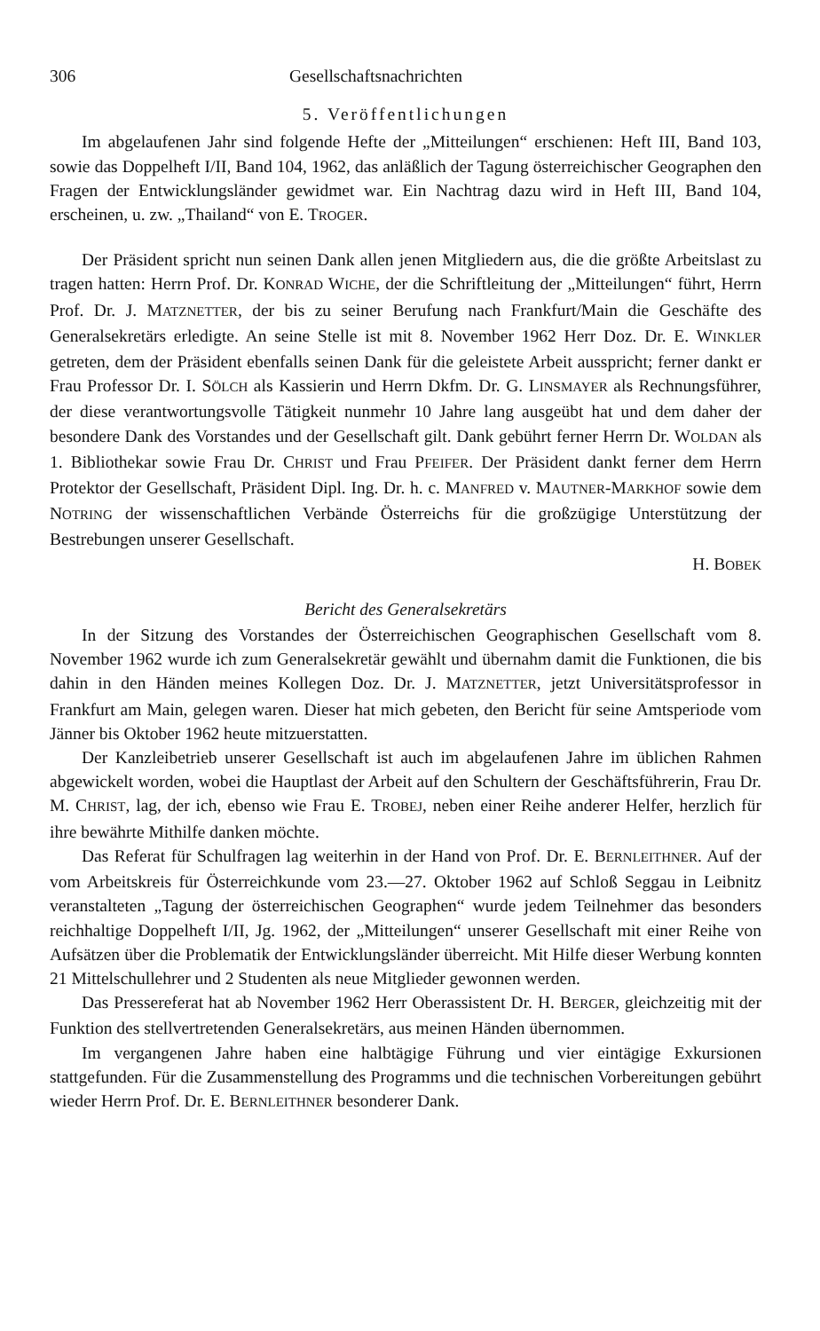306 Gesellschaftsnachrichten
5. Veröffentlichungen
Im abgelaufenen Jahr sind folgende Hefte der „Mitteilungen“ erschienen: Heft III, Band 103, sowie das Doppelheft I/II, Band 104, 1962, das anläßlich der Tagung österreichischer Geographen den Fragen der Entwicklungsländer gewidmet war. Ein Nachtrag dazu wird in Heft III, Band 104, erscheinen, u. zw. „Thailand“ von E. TROGER.
Der Präsident spricht nun seinen Dank allen jenen Mitgliedern aus, die die größte Arbeitslast zu tragen hatten: Herrn Prof. Dr. KONRAD WICHE, der die Schriftleitung der „Mitteilungen“ führt, Herrn Prof. Dr. J. MATZNETTER, der bis zu seiner Berufung nach Frankfurt/Main die Geschäfte des Generalsekretärs erledigte. An seine Stelle ist mit 8. November 1962 Herr Doz. Dr. E. WINKLER getreten, dem der Präsident ebenfalls seinen Dank für die geleistete Arbeit ausspricht; ferner dankt er Frau Professor Dr. I. SÖLCH als Kassierin und Herrn Dkfm. Dr. G. LINSMAYER als Rechnungsführer, der diese verantwortungsvolle Tätigkeit nunmehr 10 Jahre lang ausgeübt hat und dem daher der besondere Dank des Vorstandes und der Gesellschaft gilt. Dank gebührt ferner Herrn Dr. WOLDAN als 1. Bibliothekar sowie Frau Dr. CHRIST und Frau PFEIFER. Der Präsident dankt ferner dem Herrn Protektor der Gesellschaft, Präsident Dipl. Ing. Dr. h. c. MANFRED v. MAUTNER-MARKHOF sowie dem NOTRING der wissenschaftlichen Verbände Österreichs für die großzügige Unterstützung der Bestrebungen unserer Gesellschaft.
H. BOBEK
Bericht des Generalsekretärs
In der Sitzung des Vorstandes der Österreichischen Geographischen Gesellschaft vom 8. November 1962 wurde ich zum Generalsekretär gewählt und übernahm damit die Funktionen, die bis dahin in den Händen meines Kollegen Doz. Dr. J. MATZNETTER, jetzt Universitätsprofessor in Frankfurt am Main, gelegen waren. Dieser hat mich gebeten, den Bericht für seine Amtsperiode vom Jänner bis Oktober 1962 heute mitzuerstatten.
Der Kanzleibetrieb unserer Gesellschaft ist auch im abgelaufenen Jahre im üblichen Rahmen abgewickelt worden, wobei die Hauptlast der Arbeit auf den Schultern der Geschäftsführerin, Frau Dr. M. CHRIST, lag, der ich, ebenso wie Frau E. TROBEJ, neben einer Reihe anderer Helfer, herzlich für ihre bewährte Mithilfe danken möchte.
Das Referat für Schulfragen lag weiterhin in der Hand von Prof. Dr. E. BERNLEITHNER. Auf der vom Arbeitskreis für Österreichkunde vom 23.—27. Oktober 1962 auf Schloß Seggau in Leibnitz veranstalteten „Tagung der österreichischen Geographen“ wurde jedem Teilnehmer das besonders reichhaltige Doppelheft I/II, Jg. 1962, der „Mitteilungen“ unserer Gesellschaft mit einer Reihe von Aufsätzen über die Problematik der Entwicklungsländer überreicht. Mit Hilfe dieser Werbung konnten 21 Mittelschullehrer und 2 Studenten als neue Mitglieder gewonnen werden.
Das Pressereferat hat ab November 1962 Herr Oberassistent Dr. H. BERGER, gleichzeitig mit der Funktion des stellvertretenden Generalsekretärs, aus meinen Händen übernommen.
Im vergangenen Jahre haben eine halbtägige Führung und vier eintägige Exkursionen stattgefunden. Für die Zusammenstellung des Programms und die technischen Vorbereitungen gebührt wieder Herrn Prof. Dr. E. BERNLEITHNER besonderer Dank.